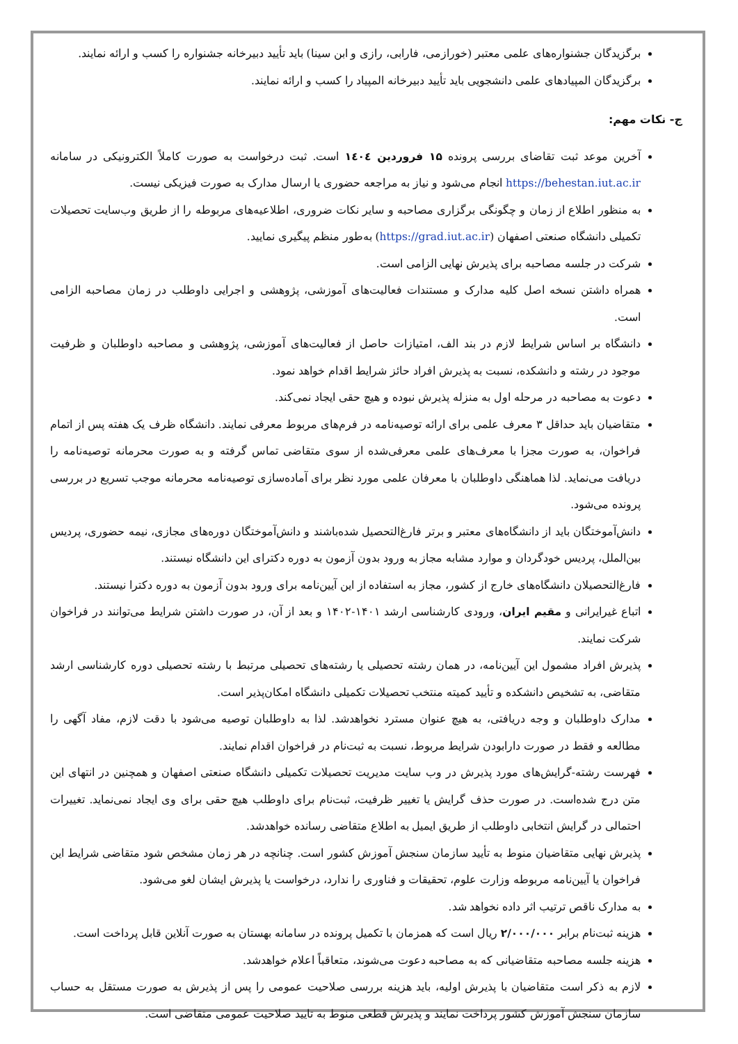برگزیدگان جشنواره‌های علمی معتبر (خورازمی، فارابی، رازی و ابن سینا) باید تأیید دبیرخانه جشنواره را کسب و ارائه نمایند.
برگزیدگان المپیادهای علمی دانشجویی باید تأیید دبیرخانه المپیاد را کسب و ارائه نمایند.
ج- نکات مهم:
آخرین موعد ثبت تقاضای بررسی پرونده ۱۵ فروردین ۱٤۰٤ است. ثبت درخواست به صورت کاملاً الکترونیکی در سامانه https://behestan.iut.ac.ir انجام می‌شود و نیاز به مراجعه حضوری یا ارسال مدارک به صورت فیزیکی نیست.
به منظور اطلاع از زمان و چگونگی برگزاری مصاحبه و سایر نکات ضروری، اطلاعیه‌های مربوطه را از طریق وب‌سایت تحصیلات تکمیلی دانشگاه صنعتی اصفهان (https://grad.iut.ac.ir) به‌طور منظم پیگیری نمایید.
شرکت در جلسه مصاحبه برای پذیرش نهایی الزامی است.
همراه داشتن نسخه اصل کلیه مدارک و مستندات فعالیت‌های آموزشی، پژوهشی و اجرایی داوطلب در زمان مصاحبه الزامی است.
دانشگاه بر اساس شرایط لازم در بند الف، امتیازات حاصل از فعالیت‌های آموزشی، پژوهشی و مصاحبه داوطلبان و ظرفیت موجود در رشته و دانشکده، نسبت به پذیرش افراد حائز شرایط اقدام خواهد نمود.
دعوت به مصاحبه در مرحله اول به منزله پذیرش نبوده و هیچ حقی ایجاد نمی‌کند.
متقاضیان باید حداقل ۳ معرف علمی برای ارائه توصیه‌نامه در فرم‌های مربوط معرفی نمایند. دانشگاه ظرف یک هفته پس از اتمام فراخوان، به صورت مجزا با معرف‌های علمی معرفی‌شده از سوی متقاضی تماس گرفته و به صورت محرمانه توصیه‌نامه را دریافت می‌نماید. لذا هماهنگی داوطلبان با معرفان علمی مورد نظر برای آماده‌سازی توصیه‌نامه محرمانه موجب تسریع در بررسی پرونده می‌شود.
دانش‌آموختگان باید از دانشگاه‌های معتبر و برتر فارغ‌التحصیل شده‌باشند و دانش‌آموختگان دوره‌های مجازی، نیمه حضوری، پردیس بین‌الملل، پردیس خودگردان و موارد مشابه مجاز به ورود بدون آزمون به دوره دکترای این دانشگاه نیستند.
فارغ‌التحصیلان دانشگاه‌های خارج از کشور، مجاز به استفاده از این آیین‌نامه برای ورود بدون آزمون به دوره دکترا نیستند.
اتباع غیرایرانی و مقیم ایران، ورودی کارشناسی ارشد ۱۴۰۱-۱۴۰۲ و بعد از آن، در صورت داشتن شرایط می‌توانند در فراخوان شرکت نمایند.
پذیرش افراد مشمول این آیین‌نامه، در همان رشته تحصیلی یا رشته‌های تحصیلی مرتبط با رشته تحصیلی دوره کارشناسی ارشد متقاضی، به تشخیص دانشکده و تأیید کمیته منتخب تحصیلات تکمیلی دانشگاه امکان‌پذیر است.
مدارک داوطلبان و وجه دریافتی، به هیچ عنوان مسترد نخواهدشد. لذا به داوطلبان توصیه می‌شود با دقت لازم، مفاد آگهی را مطالعه و فقط در صورت دارابودن شرایط مربوط، نسبت به ثبت‌نام در فراخوان اقدام نمایند.
فهرست رشته-گرایش‌های مورد پذیرش در وب سایت مدیریت تحصیلات تکمیلی دانشگاه صنعتی اصفهان و همچنین در انتهای این متن درج شده‌است. در صورت حذف گرایش یا تغییر ظرفیت، ثبت‌نام برای داوطلب هیچ حقی برای وی ایجاد نمی‌نماید. تغییرات احتمالی در گرایش انتخابی داوطلب از طریق ایمیل به اطلاع متقاضی رسانده خواهدشد.
پذیرش نهایی متقاضیان منوط به تأیید سازمان سنجش آموزش کشور است. چنانچه در هر زمان مشخص شود متقاضی شرایط این فراخوان یا آیین‌نامه مربوطه وزارت علوم، تحقیقات و فناوری را ندارد، درخواست یا پذیرش ایشان لغو می‌شود.
به مدارک ناقص ترتیب اثر داده نخواهد شد.
هزینه ثبت‌نام برابر ۲/۰۰۰/۰۰۰ ریال است که همزمان با تکمیل پرونده در سامانه بهستان به صورت آنلاین قابل پرداخت است.
هزینه جلسه مصاحبه متقاضیانی که به مصاحبه دعوت می‌شوند، متعاقباً اعلام خواهدشد.
لازم به ذکر است متقاضیان با پذیرش اولیه، باید هزینه بررسی صلاحیت عمومی را پس از پذیرش به صورت مستقل به حساب سازمان سنجش آموزش کشور پرداخت نمایند و پذیرش قطعی منوط به تایید صلاحیت عمومی متقاضی است.